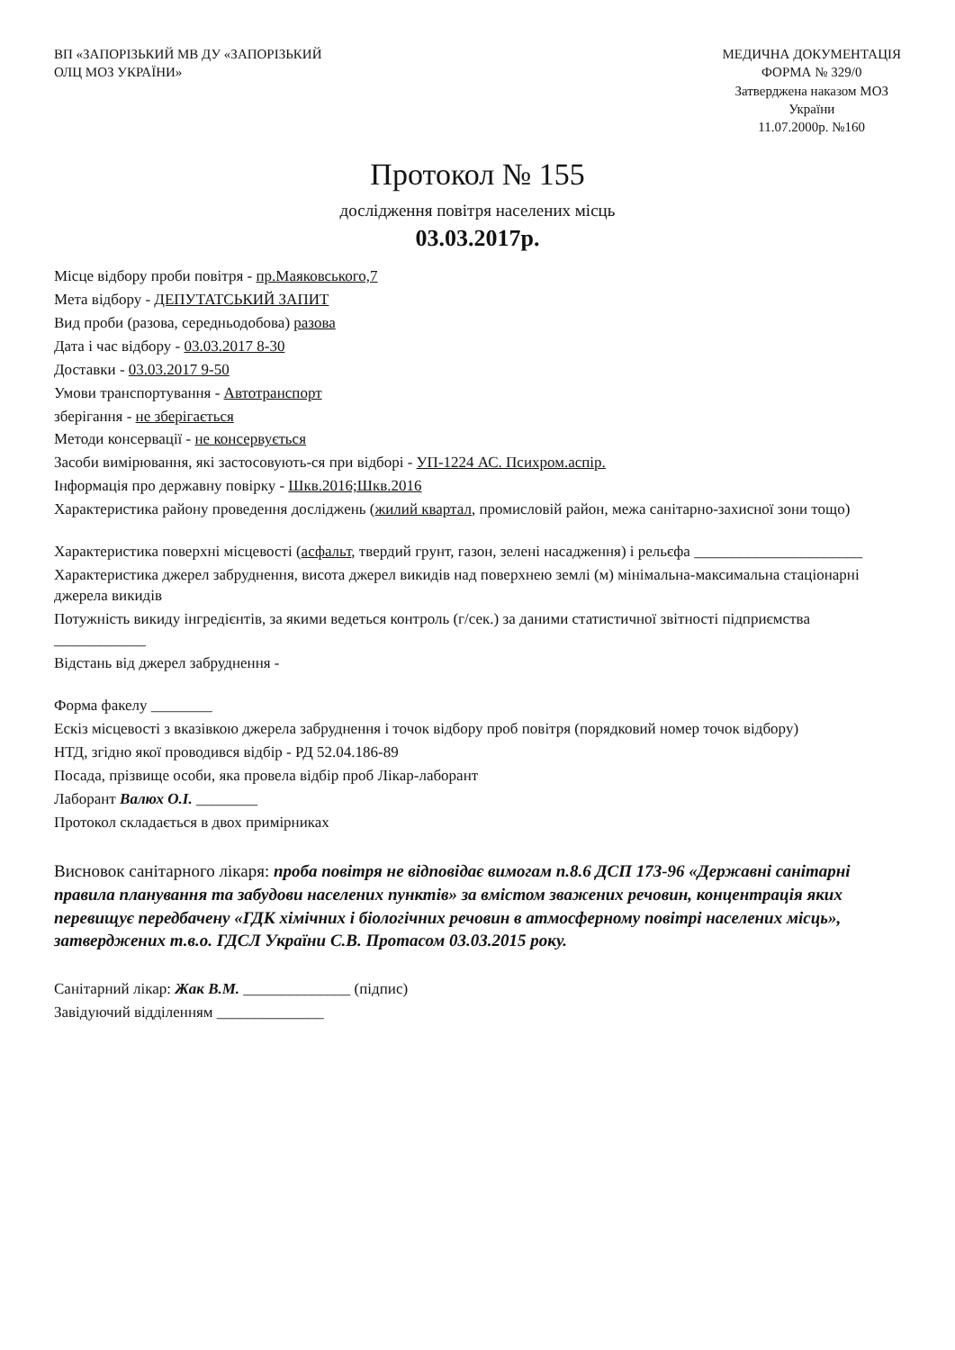ВП «ЗАПОРІЗЬКИЙ МВ ДУ «ЗАПОРІЗЬКИЙ
ОЛЦ МОЗ УКРАЇНИ»
МЕДИЧНА ДОКУМЕНТАЦІЯ
ФОРМА № 329/0
Затверджена наказом МОЗ
України
11.07.2000р. №160
Протокол № 155
дослідження повітря населених місць
03.03.2017р.
Місце відбору проби повітря - пр.Маяковського,7
Мета відбору - ДЕПУТАТСЬКИЙ ЗАПИТ
Вид проби (разова, середньодобова) разова
Дата і час відбору - 03.03.2017 8-30
Доставки - 03.03.2017 9-50
Умови транспортування - Автотранспорт
зберігання - не зберігається
Методи консервації - не консервується
Засоби вимірювання, які застосовують-ся при відборі - УП-1224 АС. Психром.аспір.
Інформація про державну повірку - Шкв.2016;Шкв.2016
Характеристика району проведення досліджень (жилий квартал, промисловій район, межа санітарно-захисної зони тощо)
Характеристика поверхні місцевості (асфальт, твердий грунт, газон, зелені насадження) і рельєфа ______________________
Характеристика джерел забруднення, висота джерел викидів над поверхнею землі (м) мінімальна-максимальна стаціонарні джерела викидів
Потужність викиду інгредієнтів, за якими ведеться контроль (г/сек.) за даними статистичної звітності підприємства ____________
Відстань від джерел забруднення -
Форма факелу ________
Ескіз місцевості з вказівкою джерела забруднення і точок відбору проб повітря (порядковий номер точок відбору)
НТД, згідно якої проводився відбір - РД 52.04.186-89
Посада, прізвище особи, яка провела відбір проб Лікар-лаборант
Лаборант Валюх О.І. ________
Протокол складається в двох примірниках
Висновок санітарного лікаря: проба повітря не відповідає вимогам п.8.6 ДСП 173-96 «Державні санітарні правила планування та забудови населених пунктів» за вмістом зважених речовин, концентрація яких перевищує передбачену «ГДК хімічних і біологічних речовин в атмосферному повітрі населених місць», затверджених т.в.о. ГДСЛ України С.В. Протасом 03.03.2015 року.
Санітарний лікар: Жак В.М. ______________ (підпис)
Завідуючий відділенням ______________